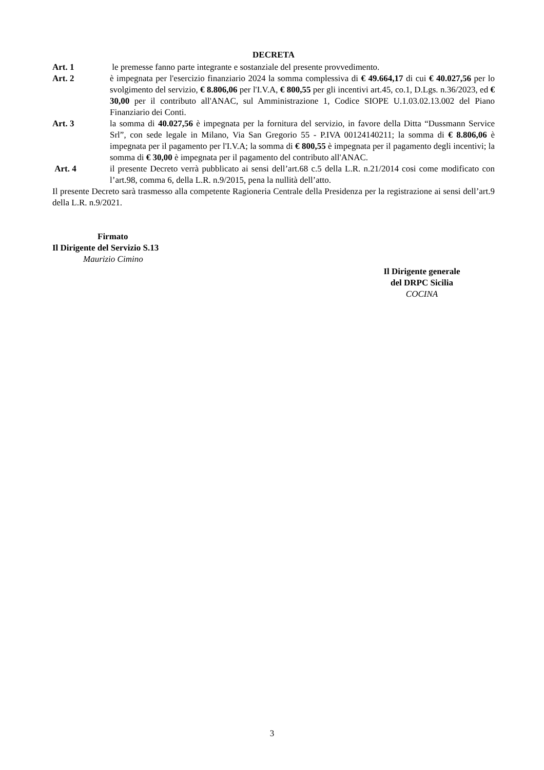DECRETA
Art. 1 le premesse fanno parte integrante e sostanziale del presente provvedimento.
Art. 2 è impegnata per l'esercizio finanziario 2024 la somma complessiva di € 49.664,17 di cui € 40.027,56 per lo svolgimento del servizio, € 8.806,06 per l'I.V.A, € 800,55 per gli incentivi art.45, co.1, D.Lgs. n.36/2023, ed € 30,00 per il contributo all'ANAC, sul Amministrazione 1, Codice SIOPE U.1.03.02.13.002 del Piano Finanziario dei Conti.
Art. 3 la somma di 40.027,56 è impegnata per la fornitura del servizio, in favore della Ditta “Dussmann Service Srl”, con sede legale in Milano, Via San Gregorio 55 - P.IVA 00124140211; la somma di € 8.806,06 è impegnata per il pagamento per l'I.V.A; la somma di € 800,55 è impegnata per il pagamento degli incentivi; la somma di € 30,00 è impegnata per il pagamento del contributo all'ANAC.
Art. 4 il presente Decreto verrà pubblicato ai sensi dell’art.68 c.5 della L.R. n.21/2014 cosi come modificato con l’art.98, comma 6, della L.R. n.9/2015, pena la nullità dell’atto.
Il presente Decreto sarà trasmesso alla competente Ragioneria Centrale della Presidenza per la registrazione ai sensi dell’art.9 della L.R. n.9/2021.
Firmato
Il Dirigente del Servizio S.13
Maurizio Cimino
Il Dirigente generale
del DRPC Sicilia
COCINA
3